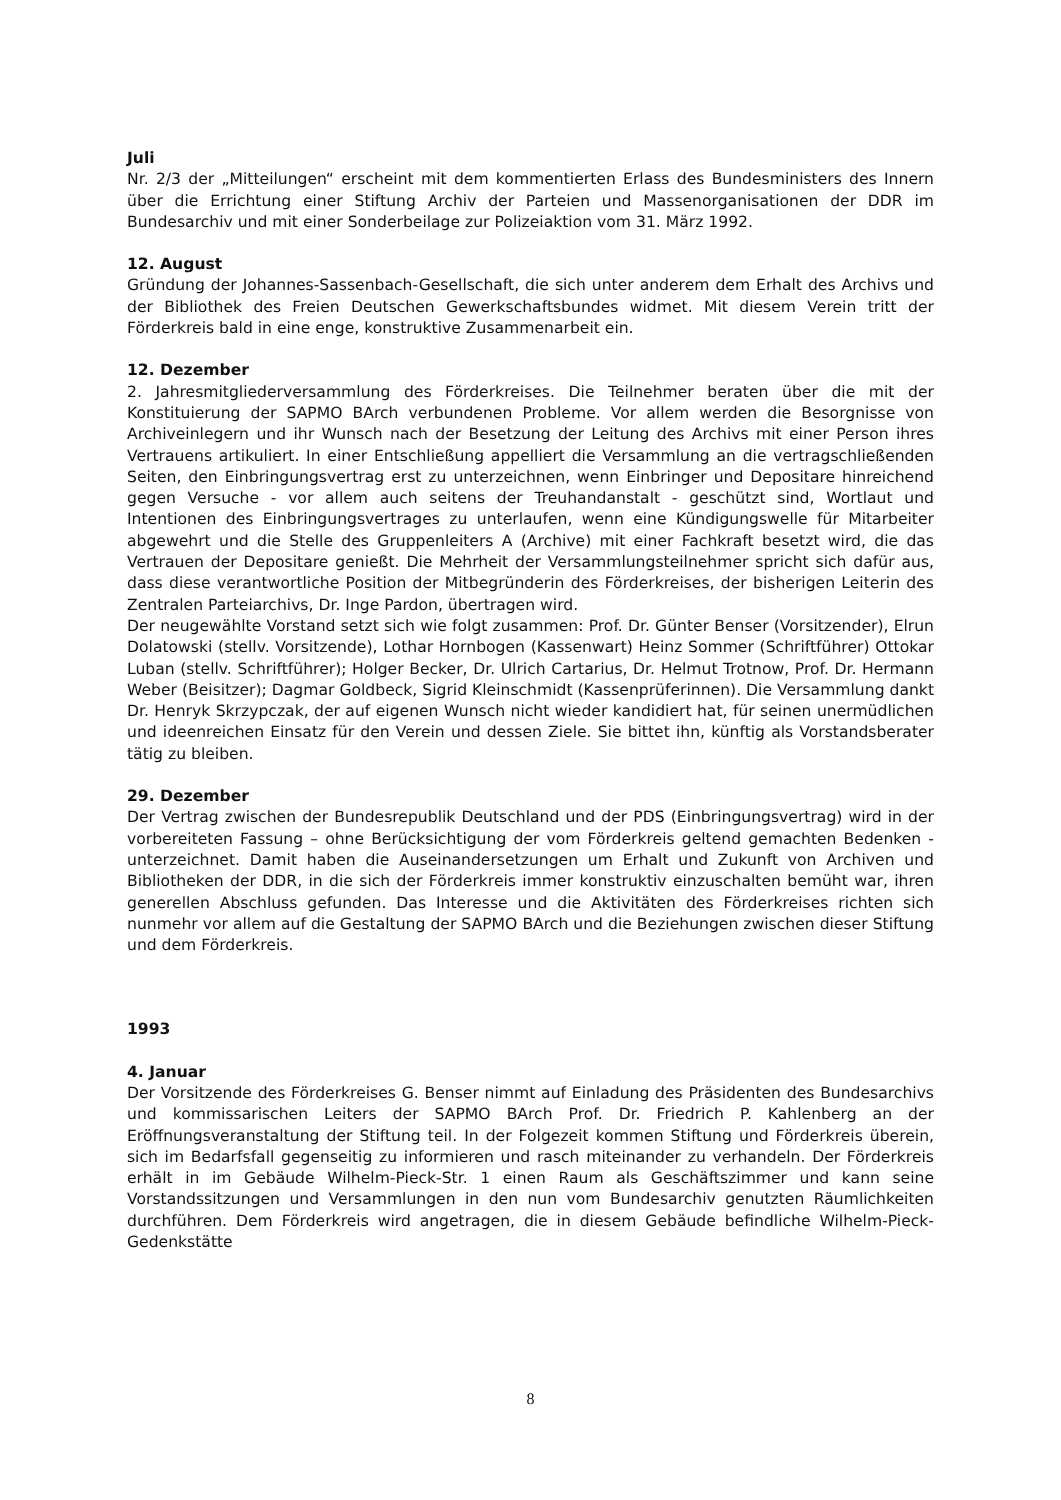Juli
Nr. 2/3 der „Mitteilungen“ erscheint mit dem kommentierten Erlass des Bundesministers des Innern über die Errichtung einer Stiftung Archiv der Parteien und Massenorganisationen der DDR im Bundesarchiv und mit einer Sonderbeilage zur Polizeiaktion vom 31. März 1992.
12. August
Gründung der Johannes-Sassenbach-Gesellschaft, die sich unter anderem dem Erhalt des Archivs und der Bibliothek des Freien Deutschen Gewerkschaftsbundes widmet. Mit diesem Verein tritt der Förderkreis bald in eine enge, konstruktive Zusammenarbeit ein.
12. Dezember
2. Jahresmitgliederversammlung des Förderkreises. Die Teilnehmer beraten über die mit der Konstituierung der SAPMO BArch verbundenen Probleme. Vor allem werden die Besorgnisse von Archiveinlegern und ihr Wunsch nach der Besetzung der Leitung des Archivs mit einer Person ihres Vertrauens artikuliert. In einer Entschließung appelliert die Versammlung an die vertragschließenden Seiten, den Einbringungsvertrag erst zu unterzeichnen, wenn Einbringer und Depositare hinreichend gegen Versuche - vor allem auch seitens der Treuhandanstalt - geschützt sind, Wortlaut und Intentionen des Einbringungsvertrages zu unterlaufen, wenn eine Kündigungswelle für Mitarbeiter abgewehrt und die Stelle des Gruppenleiters A (Archive) mit einer Fachkraft besetzt wird, die das Vertrauen der Depositare genießt. Die Mehrheit der Versammlungsteilnehmer spricht sich dafür aus, dass diese verantwortliche Position der Mitbegründerin des Förderkreises, der bisherigen Leiterin des Zentralen Parteiarchivs, Dr. Inge Pardon, übertragen wird.
Der neugewählte Vorstand setzt sich wie folgt zusammen: Prof. Dr. Günter Benser (Vorsitzender), Elrun Dolatowski (stellv. Vorsitzende), Lothar Hornbogen (Kassenwart) Heinz Sommer (Schriftführer) Ottokar Luban (stellv. Schriftführer); Holger Becker, Dr. Ulrich Cartarius, Dr. Helmut Trotnow, Prof. Dr. Hermann Weber (Beisitzer); Dagmar Goldbeck, Sigrid Kleinschmidt (Kassenprüferinnen). Die Versammlung dankt Dr. Henryk Skrzypczak, der auf eigenen Wunsch nicht wieder kandidiert hat, für seinen unermüdlichen und ideenreichen Einsatz für den Verein und dessen Ziele. Sie bittet ihn, künftig als Vorstandsberater tätig zu bleiben.
29. Dezember
Der Vertrag zwischen der Bundesrepublik Deutschland und der PDS (Einbringungsvertrag) wird in der vorbereiteten Fassung – ohne Berücksichtigung der vom Förderkreis geltend gemachten Bedenken - unterzeichnet. Damit haben die Auseinandersetzungen um Erhalt und Zukunft von Archiven und Bibliotheken der DDR, in die sich der Förderkreis immer konstruktiv einzuschalten bemüht war, ihren generellen Abschluss gefunden. Das Interesse und die Aktivitäten des Förderkreises richten sich nunmehr vor allem auf die Gestaltung der SAPMO BArch und die Beziehungen zwischen dieser Stiftung und dem Förderkreis.
1993
4. Januar
Der Vorsitzende des Förderkreises G. Benser nimmt auf Einladung des Präsidenten des Bundesarchivs und kommissarischen Leiters der SAPMO BArch Prof. Dr. Friedrich P. Kahlenberg an der Eröffnungsveranstaltung der Stiftung teil. In der Folgezeit kommen Stiftung und Förderkreis überein, sich im Bedarfsfall gegenseitig zu informieren und rasch miteinander zu verhandeln. Der Förderkreis erhält in im Gebäude Wilhelm-Pieck-Str. 1 einen Raum als Geschäftszimmer und kann seine Vorstandssitzungen und Versammlungen in den nun vom Bundesarchiv genutzten Räumlichkeiten durchführen. Dem Förderkreis wird angetragen, die in diesem Gebäude befindliche Wilhelm-Pieck-Gedenkstätte
8